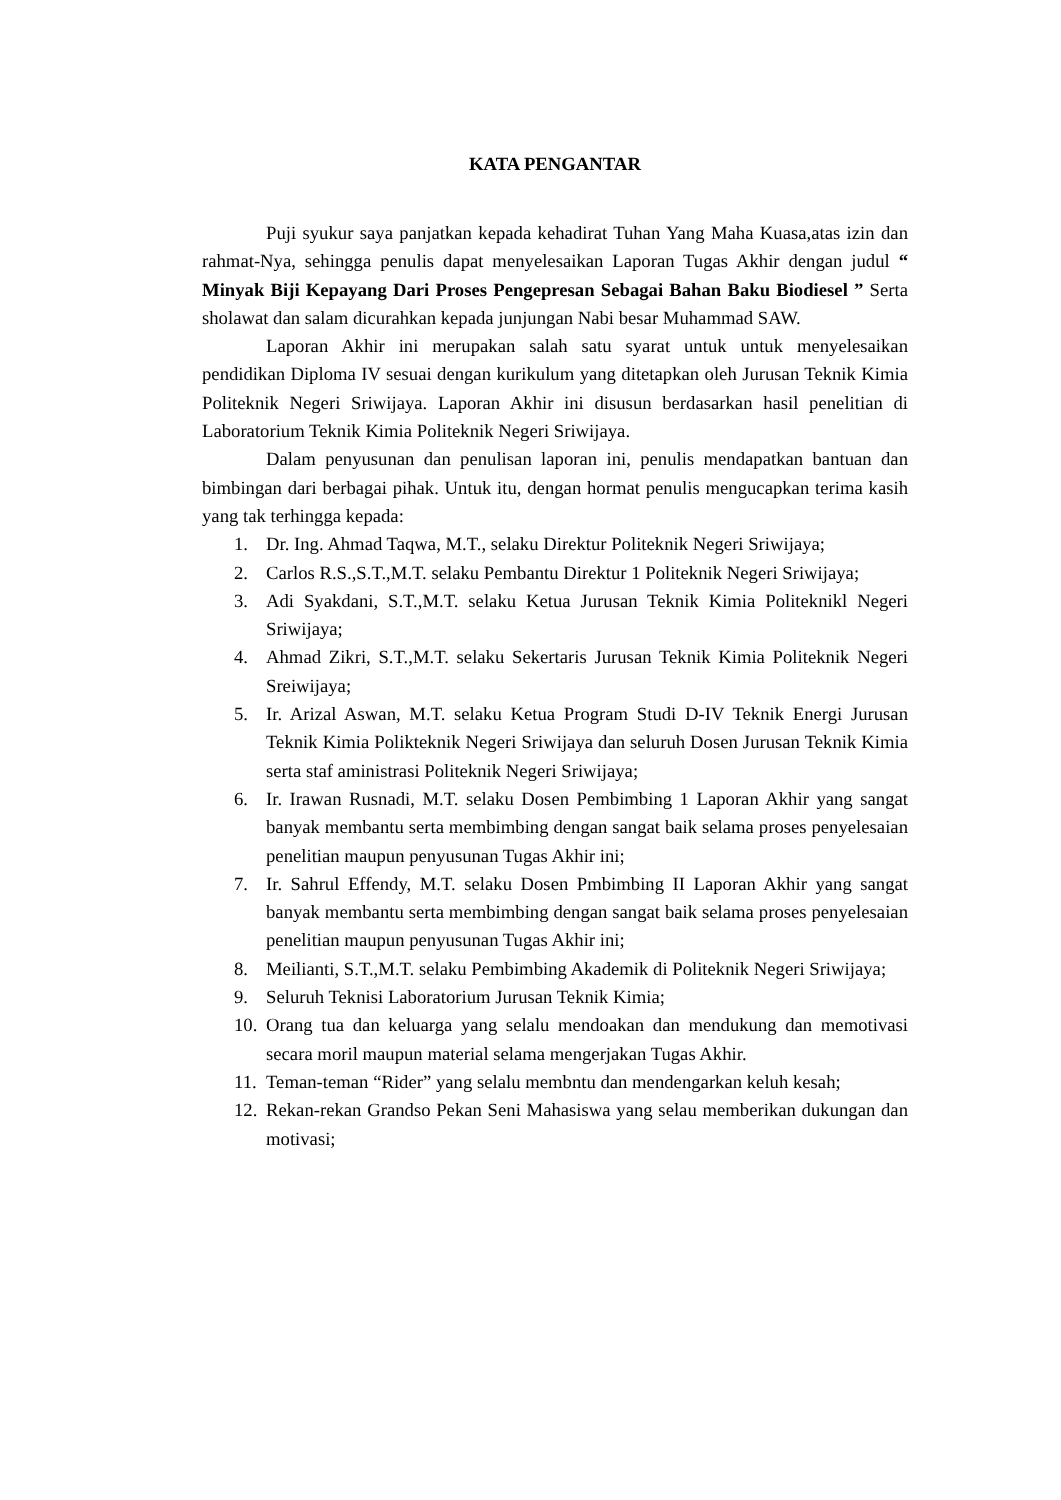KATA PENGANTAR
Puji syukur saya panjatkan kepada kehadirat Tuhan Yang Maha Kuasa,atas izin dan rahmat-Nya, sehingga penulis dapat menyelesaikan Laporan Tugas Akhir dengan judul “ Minyak Biji Kepayang Dari Proses Pengepresan Sebagai Bahan Baku Biodiesel ” Serta sholawat dan salam dicurahkan kepada junjungan Nabi besar Muhammad SAW.
Laporan Akhir ini merupakan salah satu syarat untuk untuk menyelesaikan pendidikan Diploma IV sesuai dengan kurikulum yang ditetapkan oleh Jurusan Teknik Kimia Politeknik Negeri Sriwijaya. Laporan Akhir ini disusun berdasarkan hasil penelitian di Laboratorium Teknik Kimia Politeknik Negeri Sriwijaya.
Dalam penyusunan dan penulisan laporan ini, penulis mendapatkan bantuan dan bimbingan dari berbagai pihak. Untuk itu, dengan hormat penulis mengucapkan terima kasih yang tak terhingga kepada:
1. Dr. Ing. Ahmad Taqwa, M.T., selaku Direktur Politeknik Negeri Sriwijaya;
2. Carlos R.S.,S.T.,M.T. selaku Pembantu Direktur 1 Politeknik Negeri Sriwijaya;
3. Adi Syakdani, S.T.,M.T. selaku Ketua Jurusan Teknik Kimia Politeknikl Negeri Sriwijaya;
4. Ahmad Zikri, S.T.,M.T. selaku Sekertaris Jurusan Teknik Kimia Politeknik Negeri Sreiwijaya;
5. Ir. Arizal Aswan, M.T. selaku Ketua Program Studi D-IV Teknik Energi Jurusan Teknik Kimia Polikteknik Negeri Sriwijaya dan seluruh Dosen Jurusan Teknik Kimia serta staf aministrasi Politeknik Negeri Sriwijaya;
6. Ir. Irawan Rusnadi, M.T. selaku Dosen Pembimbing 1 Laporan Akhir yang sangat banyak membantu serta membimbing dengan sangat baik selama proses penyelesaian penelitian maupun penyusunan Tugas Akhir ini;
7. Ir. Sahrul Effendy, M.T. selaku Dosen Pmbimbing II Laporan Akhir yang sangat banyak membantu serta membimbing dengan sangat baik selama proses penyelesaian penelitian maupun penyusunan Tugas Akhir ini;
8. Meilianti, S.T.,M.T. selaku Pembimbing Akademik di Politeknik Negeri Sriwijaya;
9. Seluruh Teknisi Laboratorium Jurusan Teknik Kimia;
10. Orang tua dan keluarga yang selalu mendoakan dan mendukung dan memotivasi secara moril maupun material selama mengerjakan Tugas Akhir.
11. Teman-teman “Rider” yang selalu membntu dan mendengarkan keluh kesah;
12. Rekan-rekan Grandso Pekan Seni Mahasiswa yang selau memberikan dukungan dan motivasi;